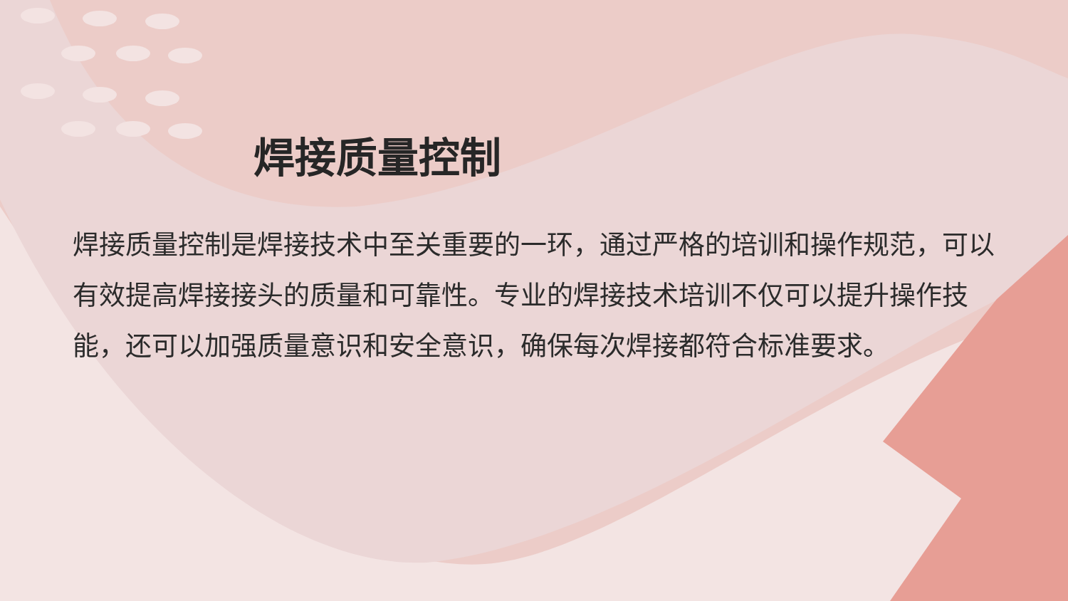焊接质量控制
焊接质量控制是焊接技术中至关重要的一环，通过严格的培训和操作规范，可以有效提高焊接接头的质量和可靠性。专业的焊接技术培训不仅可以提升操作技能，还可以加强质量意识和安全意识，确保每次焊接都符合标准要求。